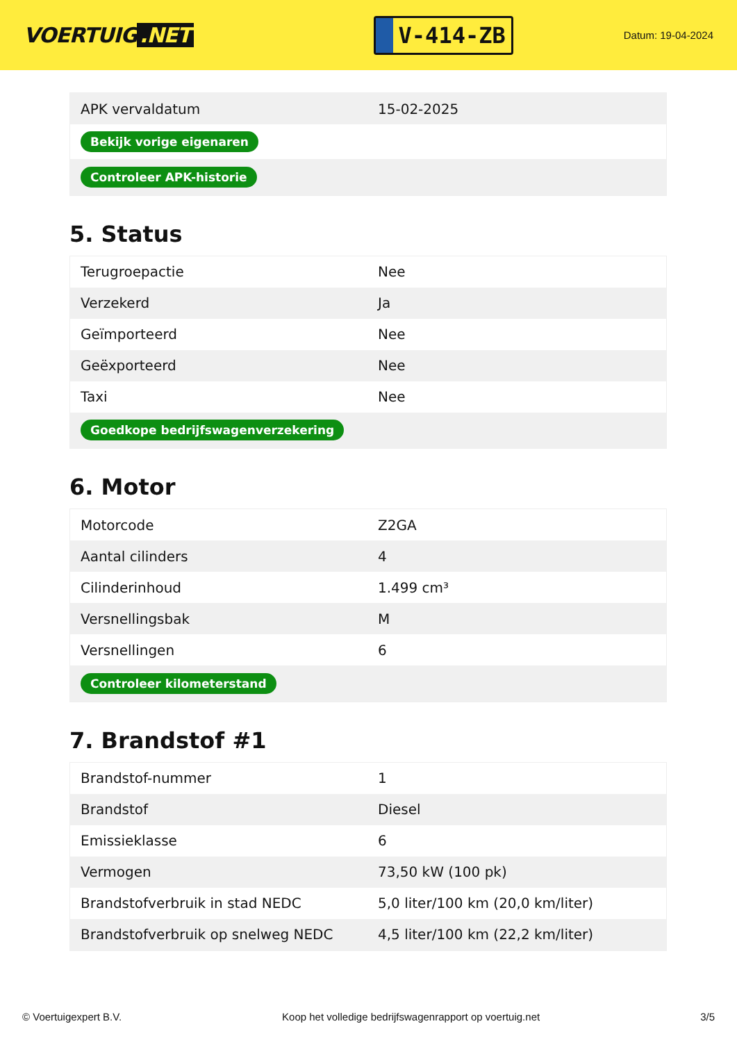VOERTUIG.NET
V-414-ZB
Datum: 19-04-2024
| APK vervaldatum | 15-02-2025 |
| Bekijk vorige eigenaren | |
| Controleer APK-historie | |
5. Status
| Terugroepactie | Nee |
| Verzekerd | Ja |
| Geïmporteerd | Nee |
| Geëxporteerd | Nee |
| Taxi | Nee |
| Goedkope bedrijfswagenverzekering | |
6. Motor
| Motorcode | Z2GA |
| Aantal cilinders | 4 |
| Cilinderinhoud | 1.499 cm³ |
| Versnellingsbak | M |
| Versnellingen | 6 |
| Controleer kilometerstand | |
7. Brandstof #1
| Brandstof-nummer | 1 |
| Brandstof | Diesel |
| Emissieklasse | 6 |
| Vermogen | 73,50 kW (100 pk) |
| Brandstofverbruik in stad NEDC | 5,0 liter/100 km (20,0 km/liter) |
| Brandstofverbruik op snelweg NEDC | 4,5 liter/100 km (22,2 km/liter) |
© Voertuigexpert B.V. Koop het volledige bedrijfswagenrapport op voertuig.net 3/5